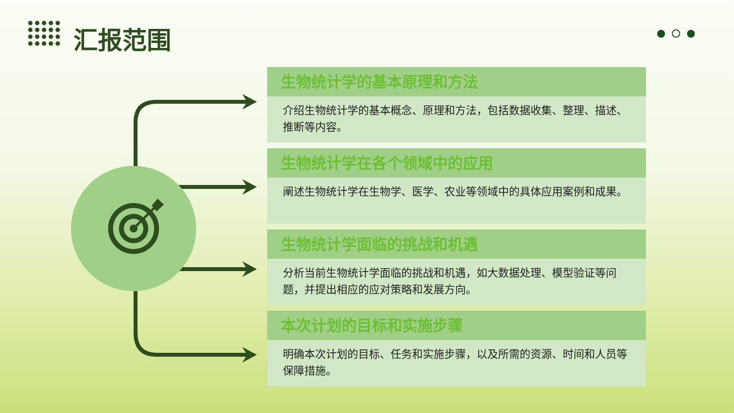汇报范围
生物统计学的基本原理和方法
介绍生物统计学的基本概念、原理和方法，包括数据收集、整理、描述、推断等内容。
生物统计学在各个领域中的应用
阐述生物统计学在生物学、医学、农业等领域中的具体应用案例和成果。
生物统计学面临的挑战和机遇
分析当前生物统计学面临的挑战和机遇，如大数据处理、模型验证等问题，并提出相应的应对策略和发展方向。
本次计划的目标和实施步骤
明确本次计划的目标、任务和实施步骤，以及所需的资源、时间和人员等保障措施。